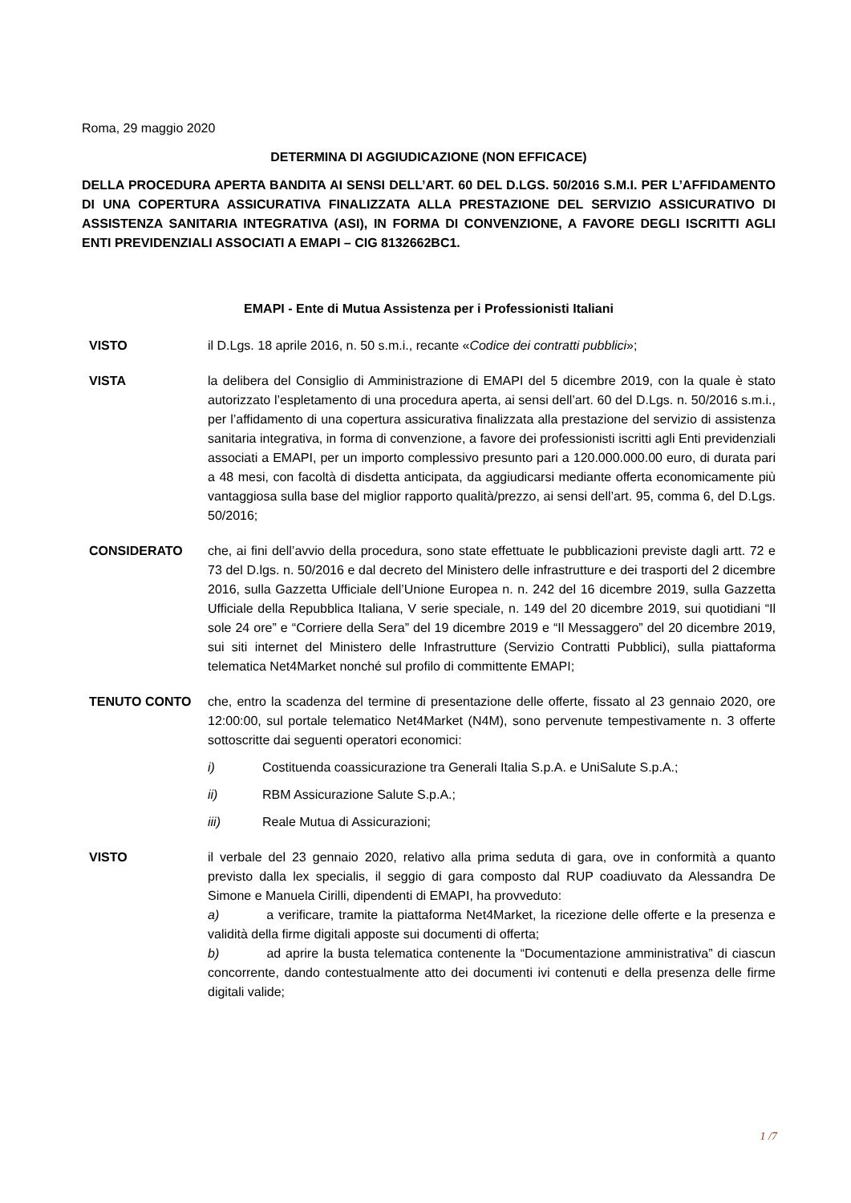Roma, 29 maggio 2020
DETERMINA DI AGGIUDICAZIONE (NON EFFICACE)
DELLA PROCEDURA APERTA BANDITA AI SENSI DELL’ART. 60 DEL D.LGS. 50/2016 S.M.I. PER L’AFFIDAMENTO DI UNA COPERTURA ASSICURATIVA FINALIZZATA ALLA PRESTAZIONE DEL SERVIZIO ASSICURATIVO DI ASSISTENZA SANITARIA INTEGRATIVA (ASI), IN FORMA DI CONVENZIONE, A FAVORE DEGLI ISCRITTI AGLI ENTI PREVIDENZIALI ASSOCIATI A EMAPI – CIG 8132662BC1.
EMAPI - Ente di Mutua Assistenza per i Professionisti Italiani
VISTO il D.Lgs. 18 aprile 2016, n. 50 s.m.i., recante «Codice dei contratti pubblici»;
VISTA la delibera del Consiglio di Amministrazione di EMAPI del 5 dicembre 2019, con la quale è stato autorizzato l’espletamento di una procedura aperta, ai sensi dell’art. 60 del D.Lgs. n. 50/2016 s.m.i., per l’affidamento di una copertura assicurativa finalizzata alla prestazione del servizio di assistenza sanitaria integrativa, in forma di convenzione, a favore dei professionisti iscritti agli Enti previdenziali associati a EMAPI, per un importo complessivo presunto pari a 120.000.000.00 euro, di durata pari a 48 mesi, con facoltà di disdetta anticipata, da aggiudicarsi mediante offerta economicamente più vantaggiosa sulla base del miglior rapporto qualità/prezzo, ai sensi dell’art. 95, comma 6, del D.Lgs. 50/2016;
CONSIDERATO che, ai fini dell’avvio della procedura, sono state effettuate le pubblicazioni previste dagli artt. 72 e 73 del D.lgs. n. 50/2016 e dal decreto del Ministero delle infrastrutture e dei trasporti del 2 dicembre 2016, sulla Gazzetta Ufficiale dell’Unione Europea n. n. 242 del 16 dicembre 2019, sulla Gazzetta Ufficiale della Repubblica Italiana, V serie speciale, n. 149 del 20 dicembre 2019, sui quotidiani “Il sole 24 ore” e “Corriere della Sera” del 19 dicembre 2019 e “Il Messaggero” del 20 dicembre 2019, sui siti internet del Ministero delle Infrastrutture (Servizio Contratti Pubblici), sulla piattaforma telematica Net4Market nonché sul profilo di committente EMAPI;
TENUTO CONTO che, entro la scadenza del termine di presentazione delle offerte, fissato al 23 gennaio 2020, ore 12:00:00, sul portale telematico Net4Market (N4M), sono pervenute tempestivamente n. 3 offerte sottoscritte dai seguenti operatori economici:
i) Costituenda coassicurazione tra Generali Italia S.p.A. e UniSalute S.p.A.;
ii) RBM Assicurazione Salute S.p.A.;
iii) Reale Mutua di Assicurazioni;
VISTO il verbale del 23 gennaio 2020, relativo alla prima seduta di gara, ove in conformità a quanto previsto dalla lex specialis, il seggio di gara composto dal RUP coadiuvato da Alessandra De Simone e Manuela Cirilli, dipendenti di EMAPI, ha provveduto:
a) a verificare, tramite la piattaforma Net4Market, la ricezione delle offerte e la presenza e validità della firme digitali apposte sui documenti di offerta;
b) ad aprire la busta telematica contenente la “Documentazione amministrativa” di ciascun concorrente, dando contestualmente atto dei documenti ivi contenuti e della presenza delle firme digitali valide;
1 /7